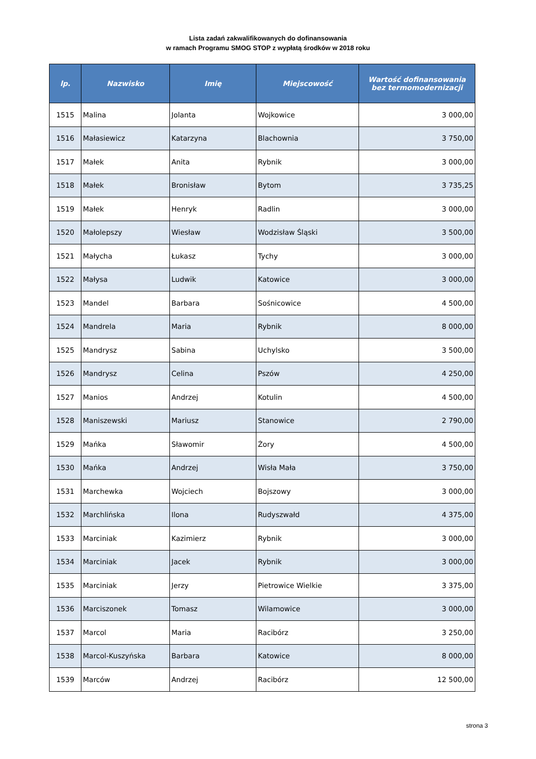Lista zadań zakwalifikowanych do dofinansowania
w ramach Programu SMOG STOP z wypłatą środków w 2018 roku
| lp. | Nazwisko | Imię | Miejscowość | Wartość dofinansowania bez termomodernizacji |
| --- | --- | --- | --- | --- |
| 1515 | Malina | Jolanta | Wojkowice | 3 000,00 |
| 1516 | Małasiewicz | Katarzyna | Blachownia | 3 750,00 |
| 1517 | Małek | Anita | Rybnik | 3 000,00 |
| 1518 | Małek | Bronisław | Bytom | 3 735,25 |
| 1519 | Małek | Henryk | Radlin | 3 000,00 |
| 1520 | Małolepszy | Wiesław | Wodzisław Śląski | 3 500,00 |
| 1521 | Małycha | Łukasz | Tychy | 3 000,00 |
| 1522 | Małysa | Ludwik | Katowice | 3 000,00 |
| 1523 | Mandel | Barbara | Sośnicowice | 4 500,00 |
| 1524 | Mandrela | Maria | Rybnik | 8 000,00 |
| 1525 | Mandrysz | Sabina | Uchylsko | 3 500,00 |
| 1526 | Mandrysz | Celina | Pszów | 4 250,00 |
| 1527 | Manios | Andrzej | Kotulin | 4 500,00 |
| 1528 | Maniszewski | Mariusz | Stanowice | 2 790,00 |
| 1529 | Mańka | Sławomir | Żory | 4 500,00 |
| 1530 | Mańka | Andrzej | Wisła Mała | 3 750,00 |
| 1531 | Marchewka | Wojciech | Bojszowy | 3 000,00 |
| 1532 | Marchlińska | Ilona | Rudyszwałd | 4 375,00 |
| 1533 | Marciniak | Kazimierz | Rybnik | 3 000,00 |
| 1534 | Marciniak | Jacek | Rybnik | 3 000,00 |
| 1535 | Marciniak | Jerzy | Pietrowice Wielkie | 3 375,00 |
| 1536 | Marciszonek | Tomasz | Wilamowice | 3 000,00 |
| 1537 | Marcol | Maria | Racibórz | 3 250,00 |
| 1538 | Marcol-Kuszyńska | Barbara | Katowice | 8 000,00 |
| 1539 | Marców | Andrzej | Racibórz | 12 500,00 |
strona 3